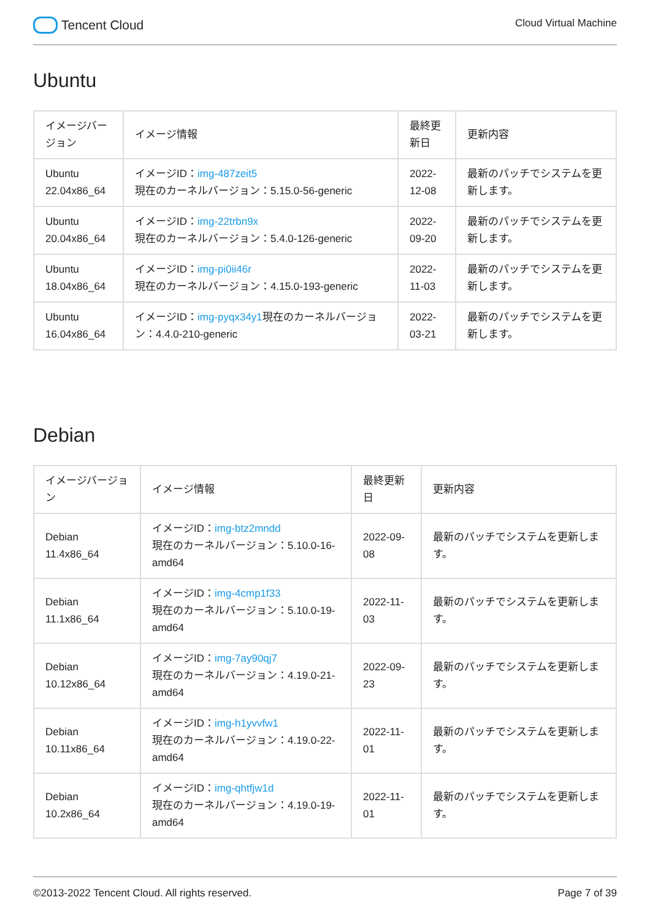Tencent Cloud
Cloud Virtual Machine
Ubuntu
| イメージバージョン | イメージ情報 | 最終更新日 | 更新内容 |
| --- | --- | --- | --- |
| Ubuntu 22.04x86_64 | イメージID： img-487zeit5 現在のカーネルバージョン：5.15.0-56-generic | 2022-12-08 | 最新のパッチでシステムを更新します。 |
| Ubuntu 20.04x86_64 | イメージID： img-22trbn9x 現在のカーネルバージョン：5.4.0-126-generic | 2022-09-20 | 最新のパッチでシステムを更新します。 |
| Ubuntu 18.04x86_64 | イメージID： img-pi0ii46r 現在のカーネルバージョン：4.15.0-193-generic | 2022-11-03 | 最新のパッチでシステムを更新します。 |
| Ubuntu 16.04x86_64 | イメージID： img-pyqx34y1 現在のカーネルバージョン：4.4.0-210-generic | 2022-03-21 | 最新のパッチでシステムを更新します。 |
Debian
| イメージバージョン | イメージ情報 | 最終更新日 | 更新内容 |
| --- | --- | --- | --- |
| Debian 11.4x86_64 | イメージID： img-btz2mndd 現在のカーネルバージョン：5.10.0-16-amd64 | 2022-09-08 | 最新のパッチでシステムを更新します。 |
| Debian 11.1x86_64 | イメージID： img-4cmp1f33 現在のカーネルバージョン：5.10.0-19-amd64 | 2022-11-03 | 最新のパッチでシステムを更新します。 |
| Debian 10.12x86_64 | イメージID： img-7ay90qj7 現在のカーネルバージョン：4.19.0-21-amd64 | 2022-09-23 | 最新のパッチでシステムを更新します。 |
| Debian 10.11x86_64 | イメージID： img-h1yvvfw1 現在のカーネルバージョン：4.19.0-22-amd64 | 2022-11-01 | 最新のパッチでシステムを更新します。 |
| Debian 10.2x86_64 | イメージID： img-qhtfjw1d 現在のカーネルバージョン：4.19.0-19-amd64 | 2022-11-01 | 最新のパッチでシステムを更新します。 |
©2013-2022 Tencent Cloud. All rights reserved. Page 7 of 39